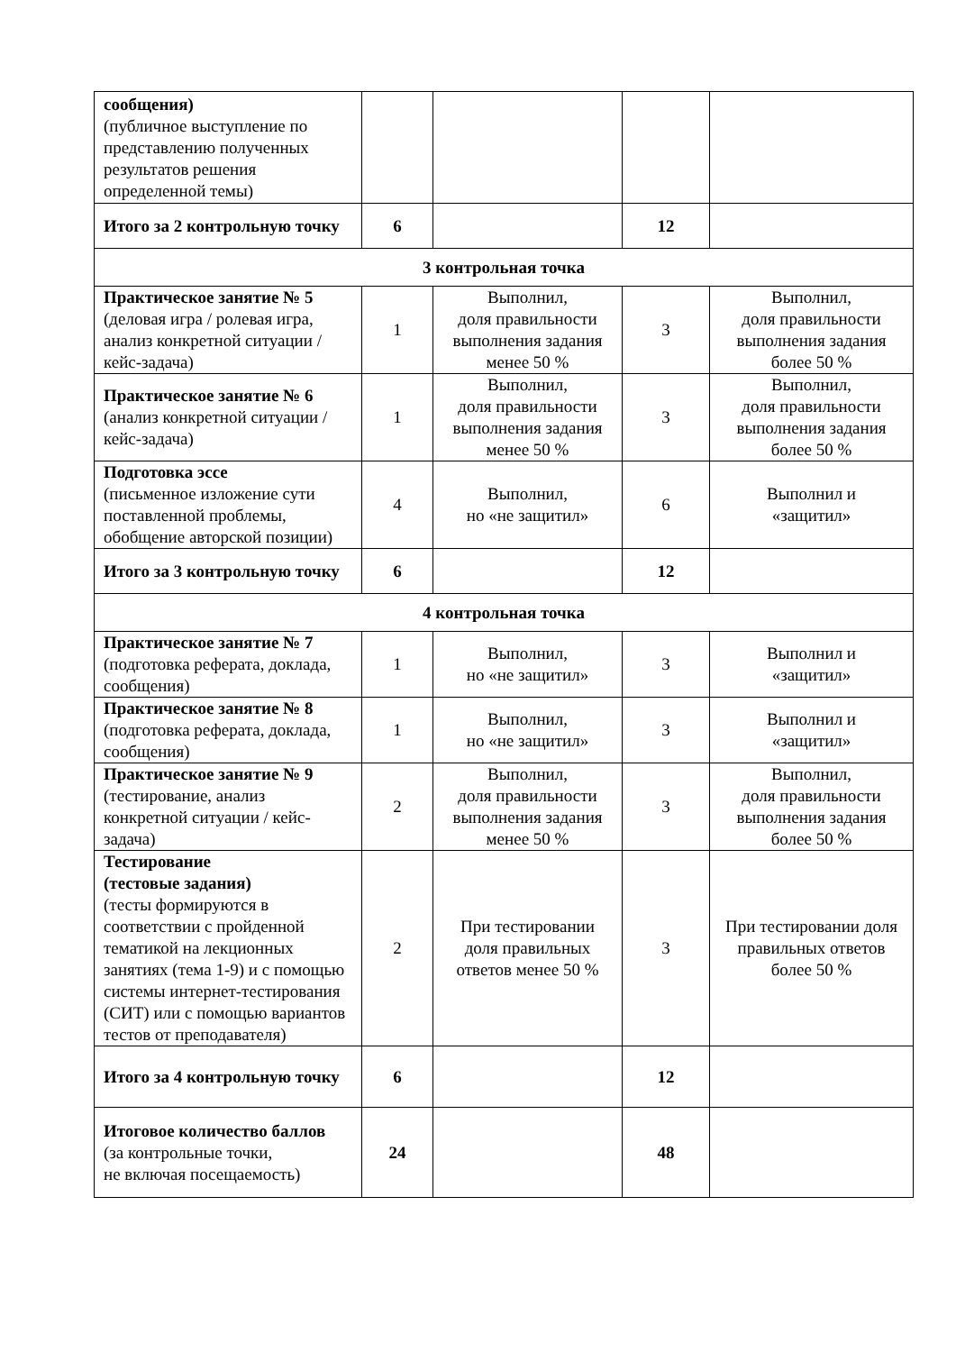| сообщения) (публичное выступление по представлению полученных результатов решения определенной темы) | | | | |
| Итого за 2 контрольную точку | 6 | | 12 | |
| 3 контрольная точка | | | | |
| Практическое занятие № 5 (деловая игра / ролевая игра, анализ конкретной ситуации / кейс-задача) | 1 | Выполнил, доля правильности выполнения задания менее 50 % | 3 | Выполнил, доля правильности выполнения задания более 50 % |
| Практическое занятие № 6 (анализ конкретной ситуации / кейс-задача) | 1 | Выполнил, доля правильности выполнения задания менее 50 % | 3 | Выполнил, доля правильности выполнения задания более 50 % |
| Подготовка эссе (письменное изложение сути поставленной проблемы, обобщение авторской позиции) | 4 | Выполнил, но «не защитил» | 6 | Выполнил и «защитил» |
| Итого за 3 контрольную точку | 6 | | 12 | |
| 4 контрольная точка | | | | |
| Практическое занятие № 7 (подготовка реферата, доклада, сообщения) | 1 | Выполнил, но «не защитил» | 3 | Выполнил и «защитил» |
| Практическое занятие № 8 (подготовка реферата, доклада, сообщения) | 1 | Выполнил, но «не защитил» | 3 | Выполнил и «защитил» |
| Практическое занятие № 9 (тестирование, анализ конкретной ситуации / кейс-задача) | 2 | Выполнил, доля правильности выполнения задания менее 50 % | 3 | Выполнил, доля правильности выполнения задания более 50 % |
| Тестирование (тестовые задания) (тесты формируются в соответствии с пройденной тематикой на лекционных занятиях (тема 1-9) и с помощью системы интернет-тестирования (СИТ) или с помощью вариантов тестов от преподавателя) | 2 | При тестировании доля правильных ответов менее 50 % | 3 | При тестировании доля правильных ответов более 50 % |
| Итого за 4 контрольную точку | 6 | | 12 | |
| Итоговое количество баллов (за контрольные точки, не включая посещаемость) | 24 | | 48 | |